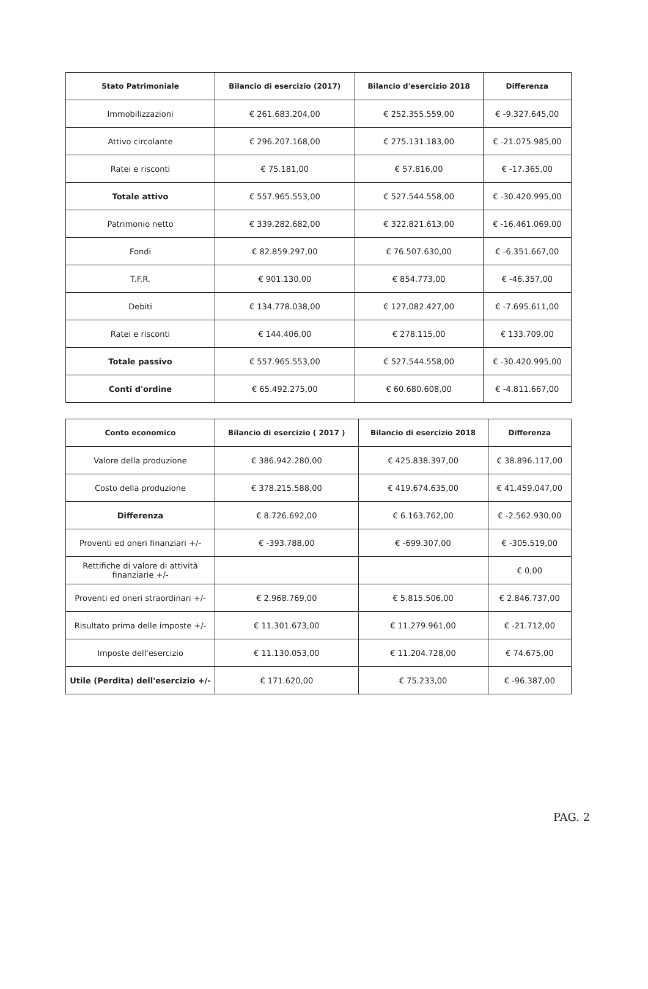| Stato Patrimoniale | Bilancio di esercizio (2017) | Bilancio d'esercizio 2018 | Differenza |
| --- | --- | --- | --- |
| Immobilizzazioni | € 261.683.204,00 | € 252.355.559,00 | € -9.327.645,00 |
| Attivo circolante | € 296.207.168,00 | € 275.131.183,00 | € -21.075.985,00 |
| Ratei e risconti | € 75.181,00 | € 57.816,00 | € -17.365,00 |
| Totale attivo | € 557.965.553,00 | € 527.544.558,00 | € -30.420.995,00 |
| Patrimonio netto | € 339.282.682,00 | € 322.821.613,00 | € -16.461.069,00 |
| Fondi | € 82.859.297,00 | € 76.507.630,00 | € -6.351.667,00 |
| T.F.R. | € 901.130,00 | € 854.773,00 | € -46.357,00 |
| Debiti | € 134.778.038,00 | € 127.082.427,00 | € -7.695.611,00 |
| Ratei e risconti | € 144.406,00 | € 278.115,00 | € 133.709,00 |
| Totale passivo | € 557.965.553,00 | € 527.544.558,00 | € -30.420.995,00 |
| Conti d'ordine | € 65.492.275,00 | € 60.680.608,00 | € -4.811.667,00 |
| Conto economico | Bilancio di esercizio ( 2017 ) | Bilancio di esercizio 2018 | Differenza |
| --- | --- | --- | --- |
| Valore della produzione | € 386.942.280,00 | € 425.838.397,00 | € 38.896.117,00 |
| Costo della produzione | € 378.215.588,00 | € 419.674.635,00 | € 41.459.047,00 |
| Differenza | € 8.726.692,00 | € 6.163.762,00 | € -2.562.930,00 |
| Proventi ed oneri finanziari +/- | € -393.788,00 | € -699.307,00 | € -305.519,00 |
| Rettifiche di valore di attività finanziarie +/- | | | € 0,00 |
| Proventi ed oneri straordinari +/- | € 2.968.769,00 | € 5.815.506,00 | € 2.846.737,00 |
| Risultato prima delle imposte +/- | € 11.301.673,00 | € 11.279.961,00 | € -21.712,00 |
| Imposte dell'esercizio | € 11.130.053,00 | € 11.204.728,00 | € 74.675,00 |
| Utile (Perdita) dell'esercizio +/- | € 171.620,00 | € 75.233,00 | € -96.387,00 |
PAG. 2